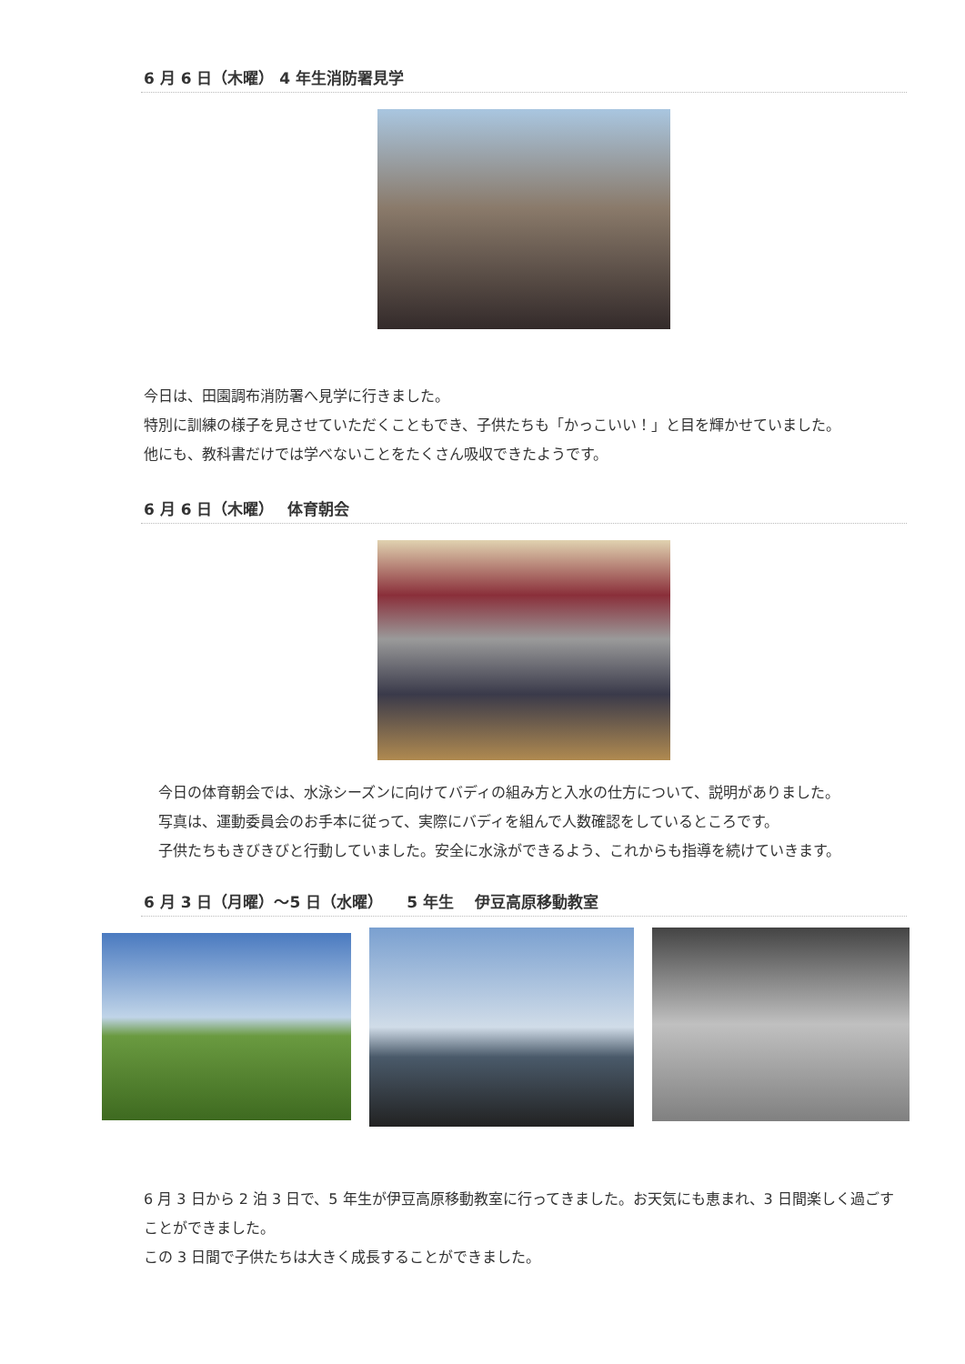6 月 6 日（木曜） 4 年生消防署見学
今日は、田園調布消防署へ見学に行きました。
特別に訓練の様子を見させていただくこともでき、子供たちも「かっこいい！」と目を輝かせていました。
他にも、教科書だけでは学べないことをたくさん吸収できたようです。
6 月 6 日（木曜）　 体育朝会
　今日の体育朝会では、水泳シーズンに向けてバディの組み方と入水の仕方について、説明がありました。
　写真は、運動委員会のお手本に従って、実際にバディを組んで人数確認をしているところです。
　子供たちもきびきびと行動していました。安全に水泳ができるよう、これからも指導を続けていきます。
6 月 3 日（月曜）～5 日（水曜）　　5 年生　 伊豆高原移動教室
6 月 3 日から 2 泊 3 日で、5 年生が伊豆高原移動教室に行ってきました。お天気にも恵まれ、3 日間楽しく過ごすことができました。
この 3 日間で子供たちは大きく成長することができました。